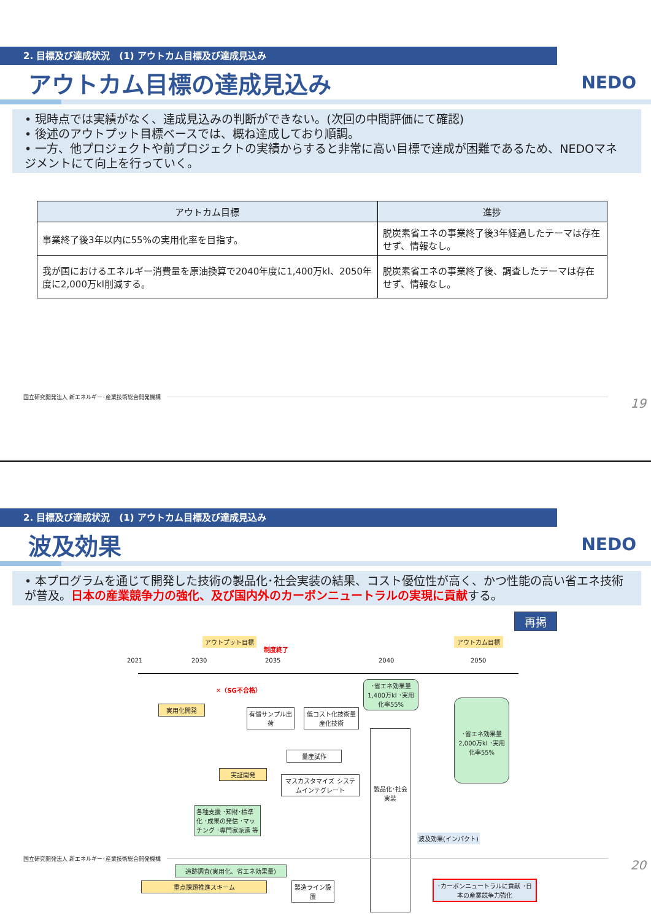2. 目標及び達成状況　(1) アウトカム目標及び達成見込み
アウトカム目標の達成見込み
NEDO
• 現時点では実績がなく、達成見込みの判断ができない。(次回の中間評価にて確認)
• 後述のアウトプット目標ベースでは、概ね達成しており順調。
• 一方、他プロジェクトや前プロジェクトの実績からすると非常に高い目標で達成が困難であるため、NEDOマネジメントにて向上を行っていく。
| アウトカム目標 | 進捗 |
| --- | --- |
| 事業終了後3年以内に55%の実用化率を目指す。 | 脱炭素省エネの事業終了後3年経過したテーマは存在せず、情報なし。 |
| 我が国におけるエネルギー消費量を原油換算で2040年度に1,400万kl、2050年度に2,000万kl削減する。 | 脱炭素省エネの事業終了後、調査したテーマは存在せず、情報なし。 |
国立研究開発法人 新エネルギー･産業技術総合開発機構
19
2. 目標及び達成状況　(1) アウトカム目標及び達成見込み
波及効果
NEDO
• 本プログラムを通じて開発した技術の製品化･社会実装の結果、コスト優位性が高く、かつ性能の高い省エネ技術が普及。日本の産業競争力の強化、及び国内外のカーボンニュートラルの実現に貢献する。
再掲
アウトプット目標
制度終了
アウトカム目標
2021 2030 2035 2040 2050
✕（SG不合格）
実用化開発
有償サンプル出荷
低コスト化技術量産化技術
･省エネ効果量 1,400万kl ･実用化率55%
･省エネ効果量 2,000万kl ･実用化率55%
量産試作
実証開発
マスカスタマイズ システムインテグレート
製品化･社会実装
各種支援 ･知財･標準化 ･成果の発信 ･マッチング ･専門家派遣 等
波及効果(インパクト)
追跡調査(実用化、省エネ効果量)
重点課題推進スキーム 製造ライン設置
･カーボンニュートラルに貢献 ･日本の産業競争力強化
国立研究開発法人 新エネルギー･産業技術総合開発機構
20